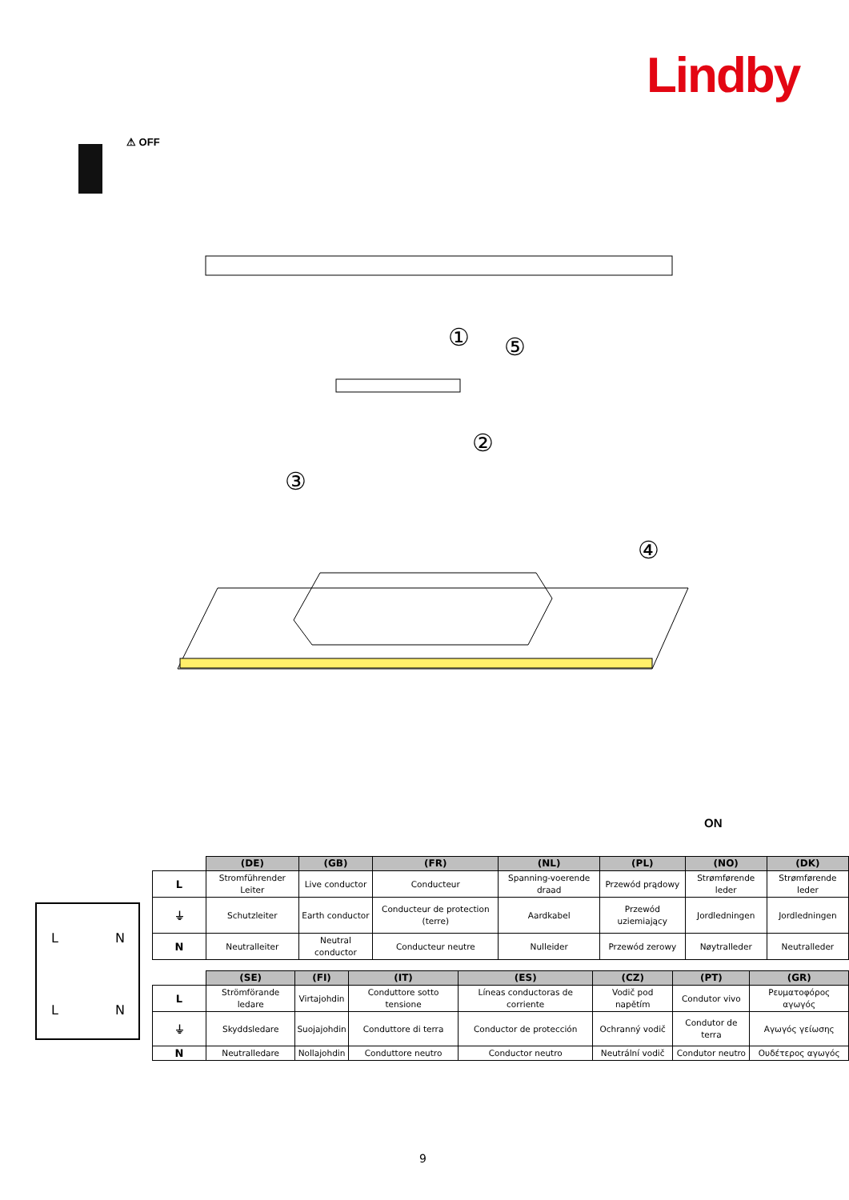Lindby
⚠ OFF
①
⑤
②
③
④
ON
L
N
L
N
| | (DE) | (GB) | (FR) | (NL) | (PL) | (NO) | (DK) |
| --- | --- | --- | --- | --- | --- | --- | --- |
| L | Stromführender Leiter | Live conductor | Conducteur | Spanning-voerende draad | Przewód prądowy | Strømførende leder | Strømførende leder |
| ⏚ | Schutzleiter | Earth conductor | Conducteur de protection (terre) | Aardkabel | Przewód uziemiający | Jordledningen | Jordledningen |
| N | Neutralleiter | Neutral conductor | Conducteur neutre | Nulleider | Przewód zerowy | Nøytralleder | Neutralleder |
| | (SE) | (FI) | (IT) | (ES) | (CZ) | (PT) | (GR) |
| --- | --- | --- | --- | --- | --- | --- | --- |
| L | Strömförande ledare | Virtajohdin | Conduttore sotto tensione | Líneas conductoras de corriente | Vodič pod napětím | Condutor vivo | Ρευματοφόρος αγωγός |
| ⏚ | Skyddsledare | Suojajohdin | Conduttore di terra | Conductor de protección | Ochranný vodič | Condutor de terra | Αγωγός γείωσης |
| N | Neutralledare | Nollajohdin | Conduttore neutro | Conductor neutro | Neutrální vodič | Condutor neutro | Ουδέτερος αγωγός |
9